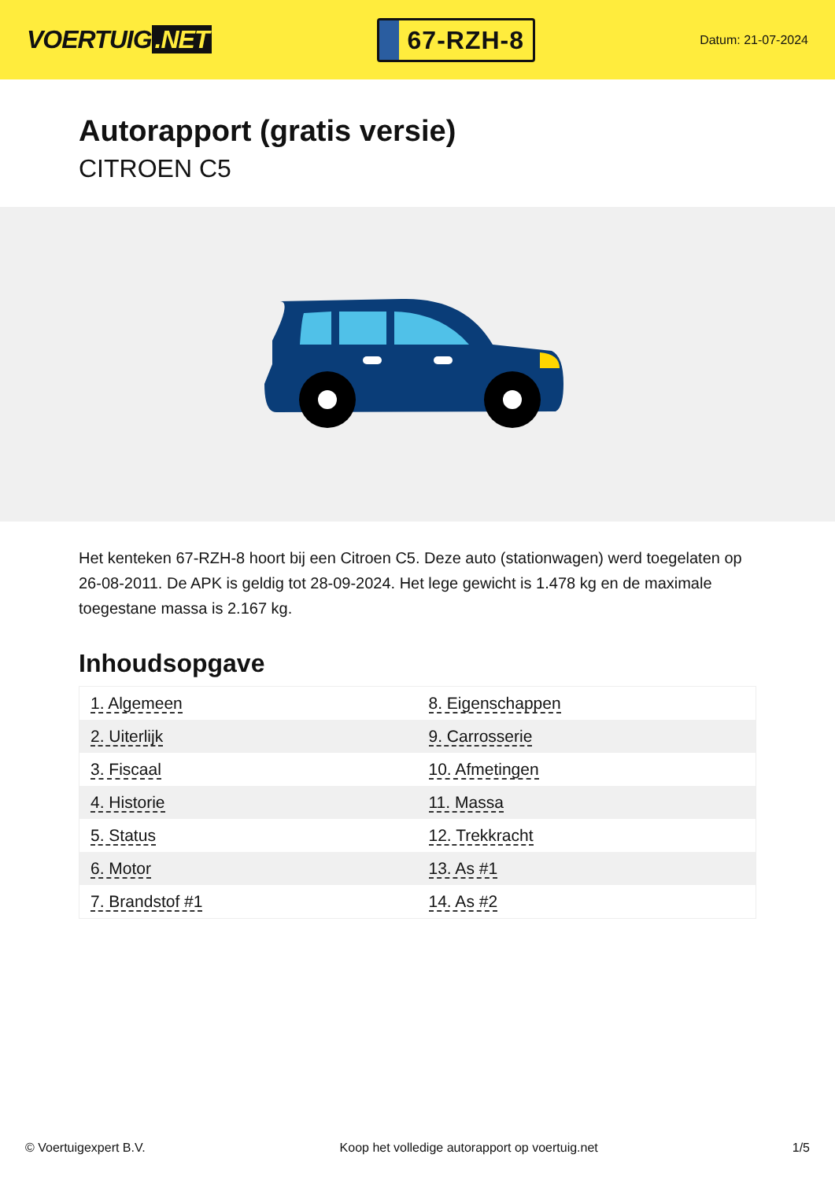VOERTUIG.NET
67-RZH-8
Datum: 21-07-2024
Autorapport (gratis versie)
CITROEN C5
Het kenteken 67-RZH-8 hoort bij een Citroen C5. Deze auto (stationwagen) werd toegelaten op 26-08-2011. De APK is geldig tot 28-09-2024. Het lege gewicht is 1.478 kg en de maximale toegestane massa is 2.167 kg.
Inhoudsopgave
| 1. Algemeen | 8. Eigenschappen |
| 2. Uiterlijk | 9. Carrosserie |
| 3. Fiscaal | 10. Afmetingen |
| 4. Historie | 11. Massa |
| 5. Status | 12. Trekkracht |
| 6. Motor | 13. As #1 |
| 7. Brandstof #1 | 14. As #2 |
© Voertuigexpert B.V. Koop het volledige autorapport op voertuig.net 1/5